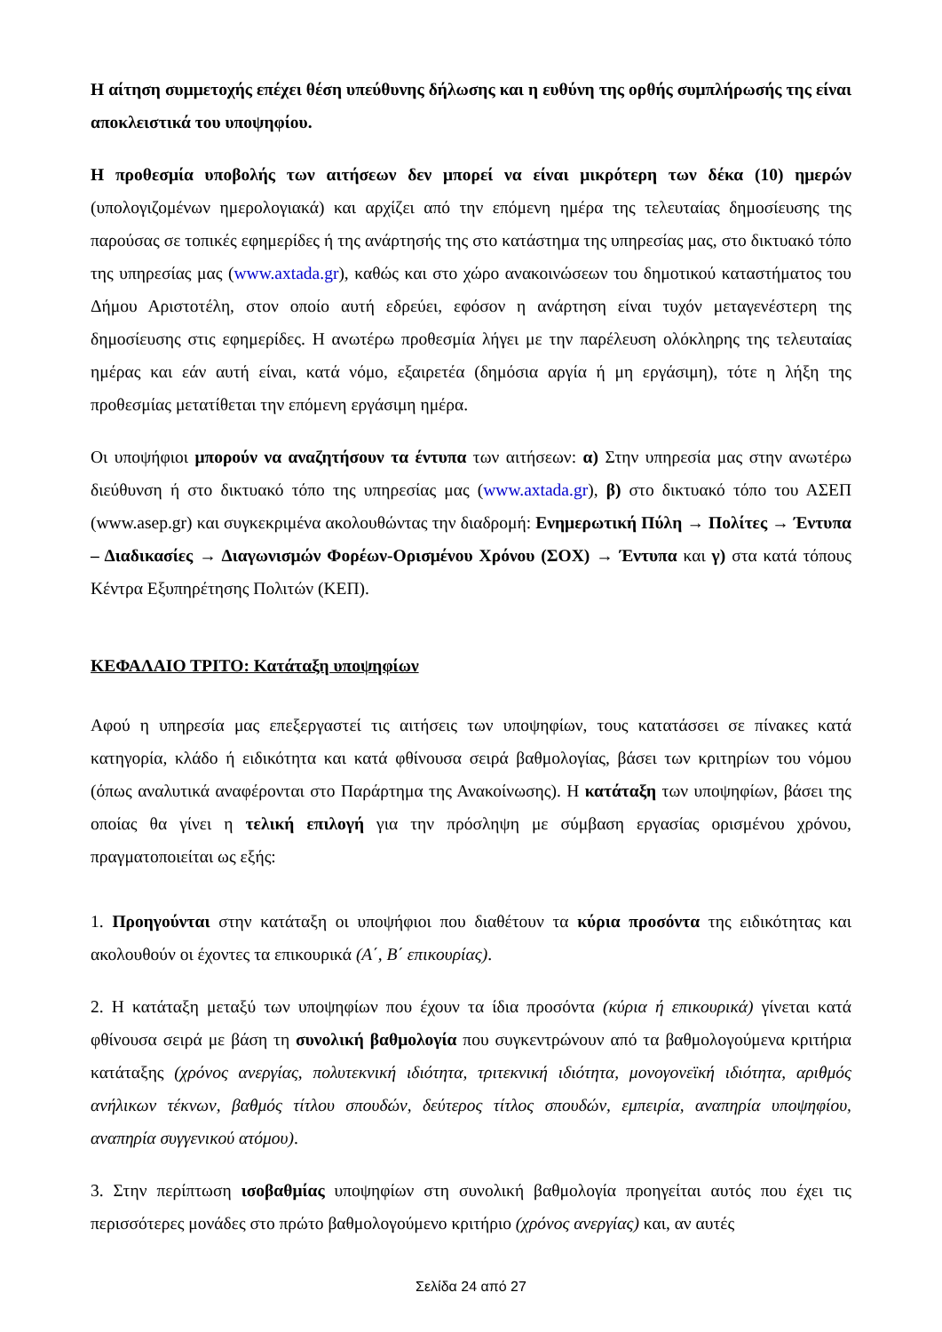Η αίτηση συμμετοχής επέχει θέση υπεύθυνης δήλωσης και η ευθύνη της ορθής συμπλήρωσής της είναι αποκλειστικά του υποψηφίου.
Η προθεσμία υποβολής των αιτήσεων δεν μπορεί να είναι μικρότερη των δέκα (10) ημερών (υπολογιζομένων ημερολογιακά) και αρχίζει από την επόμενη ημέρα της τελευταίας δημοσίευσης της παρούσας σε τοπικές εφημερίδες ή της ανάρτησής της στο κατάστημα της υπηρεσίας μας, στο δικτυακό τόπο της υπηρεσίας μας (www.axtada.gr), καθώς και στο χώρο ανακοινώσεων του δημοτικού καταστήματος του Δήμου Αριστοτέλη, στον οποίο αυτή εδρεύει, εφόσον η ανάρτηση είναι τυχόν μεταγενέστερη της δημοσίευσης στις εφημερίδες. Η ανωτέρω προθεσμία λήγει με την παρέλευση ολόκληρης της τελευταίας ημέρας και εάν αυτή είναι, κατά νόμο, εξαιρετέα (δημόσια αργία ή μη εργάσιμη), τότε η λήξη της προθεσμίας μετατίθεται την επόμενη εργάσιμη ημέρα.
Οι υποψήφιοι μπορούν να αναζητήσουν τα έντυπα των αιτήσεων: α) Στην υπηρεσία μας στην ανωτέρω διεύθυνση ή στο δικτυακό τόπο της υπηρεσίας μας (www.axtada.gr), β) στο δικτυακό τόπο του ΑΣΕΠ (www.asep.gr) και συγκεκριμένα ακολουθώντας την διαδρομή: Ενημερωτική Πύλη → Πολίτες → Έντυπα – Διαδικασίες → Διαγωνισμών Φορέων-Ορισμένου Χρόνου (ΣΟΧ) → Έντυπα και γ) στα κατά τόπους Κέντρα Εξυπηρέτησης Πολιτών (ΚΕΠ).
ΚΕΦΑΛΑΙΟ ΤΡΙΤΟ: Κατάταξη υποψηφίων
Αφού η υπηρεσία μας επεξεργαστεί τις αιτήσεις των υποψηφίων, τους κατατάσσει σε πίνακες κατά κατηγορία, κλάδο ή ειδικότητα και κατά φθίνουσα σειρά βαθμολογίας, βάσει των κριτηρίων του νόμου (όπως αναλυτικά αναφέρονται στο Παράρτημα της Ανακοίνωσης). Η κατάταξη των υποψηφίων, βάσει της οποίας θα γίνει η τελική επιλογή για την πρόσληψη με σύμβαση εργασίας ορισμένου χρόνου, πραγματοποιείται ως εξής:
1. Προηγούνται στην κατάταξη οι υποψήφιοι που διαθέτουν τα κύρια προσόντα της ειδικότητας και ακολουθούν οι έχοντες τα επικουρικά (Α΄, Β΄ επικουρίας).
2. Η κατάταξη μεταξύ των υποψηφίων που έχουν τα ίδια προσόντα (κύρια ή επικουρικά) γίνεται κατά φθίνουσα σειρά με βάση τη συνολική βαθμολογία που συγκεντρώνουν από τα βαθμολογούμενα κριτήρια κατάταξης (χρόνος ανεργίας, πολυτεκνική ιδιότητα, τριτεκνική ιδιότητα, μονογονεϊκή ιδιότητα, αριθμός ανήλικων τέκνων, βαθμός τίτλου σπουδών, δεύτερος τίτλος σπουδών, εμπειρία, αναπηρία υποψηφίου, αναπηρία συγγενικού ατόμου).
3. Στην περίπτωση ισοβαθμίας υποψηφίων στη συνολική βαθμολογία προηγείται αυτός που έχει τις περισσότερες μονάδες στο πρώτο βαθμολογούμενο κριτήριο (χρόνος ανεργίας) και, αν αυτές
Σελίδα 24 από 27